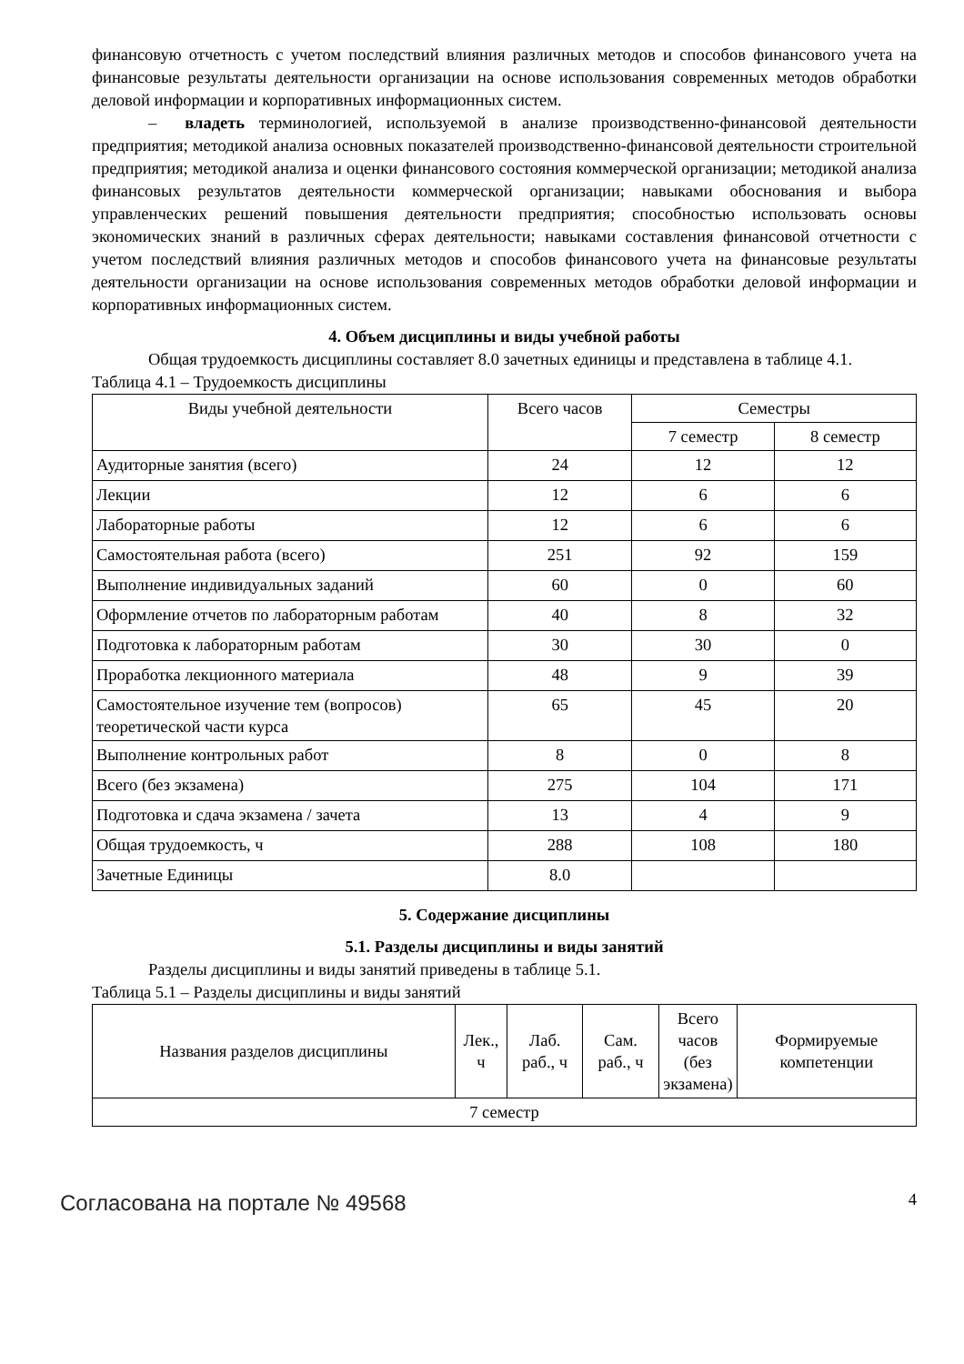финансовую отчетность с учетом последствий влияния различных методов и способов финансового учета на финансовые результаты деятельности организации на основе использования современных методов обработки деловой информации и корпоративных информационных систем.
– владеть терминологией, используемой в анализе производственно-финансовой деятельности предприятия; методикой анализа основных показателей производственно-финансовой деятельности строительной предприятия; методикой анализа и оценки финансового состояния коммерческой организации; методикой анализа финансовых результатов деятельности коммерческой организации; навыками обоснования и выбора управленческих решений повышения деятельности предприятия; способностью использовать основы экономических знаний в различных сферах деятельности; навыками составления финансовой отчетности с учетом последствий влияния различных методов и способов финансового учета на финансовые результаты деятельности организации на основе использования современных методов обработки деловой информации и корпоративных информационных систем.
4. Объем дисциплины и виды учебной работы
Общая трудоемкость дисциплины составляет 8.0 зачетных единицы и представлена в таблице 4.1.
Таблица 4.1 – Трудоемкость дисциплины
| Виды учебной деятельности | Всего часов | Семестры | |
| --- | --- | --- | --- |
| | | 7 семестр | 8 семестр |
| Аудиторные занятия (всего) | 24 | 12 | 12 |
| Лекции | 12 | 6 | 6 |
| Лабораторные работы | 12 | 6 | 6 |
| Самостоятельная работа (всего) | 251 | 92 | 159 |
| Выполнение индивидуальных заданий | 60 | 0 | 60 |
| Оформление отчетов по лабораторным работам | 40 | 8 | 32 |
| Подготовка к лабораторным работам | 30 | 30 | 0 |
| Проработка лекционного материала | 48 | 9 | 39 |
| Самостоятельное изучение тем (вопросов) теоретической части курса | 65 | 45 | 20 |
| Выполнение контрольных работ | 8 | 0 | 8 |
| Всего (без экзамена) | 275 | 104 | 171 |
| Подготовка и сдача экзамена / зачета | 13 | 4 | 9 |
| Общая трудоемкость, ч | 288 | 108 | 180 |
| Зачетные Единицы | 8.0 | | |
5. Содержание дисциплины
5.1. Разделы дисциплины и виды занятий
Разделы дисциплины и виды занятий приведены в таблице 5.1.
Таблица 5.1 – Разделы дисциплины и виды занятий
| Названия разделов дисциплины | Лек., ч | Лаб. раб., ч | Сам. раб., ч | Всего часов (без экзамена) | Формируемые компетенции |
| --- | --- | --- | --- | --- | --- |
| 7 семестр | | | | | |
Согласована на портале № 49568 4